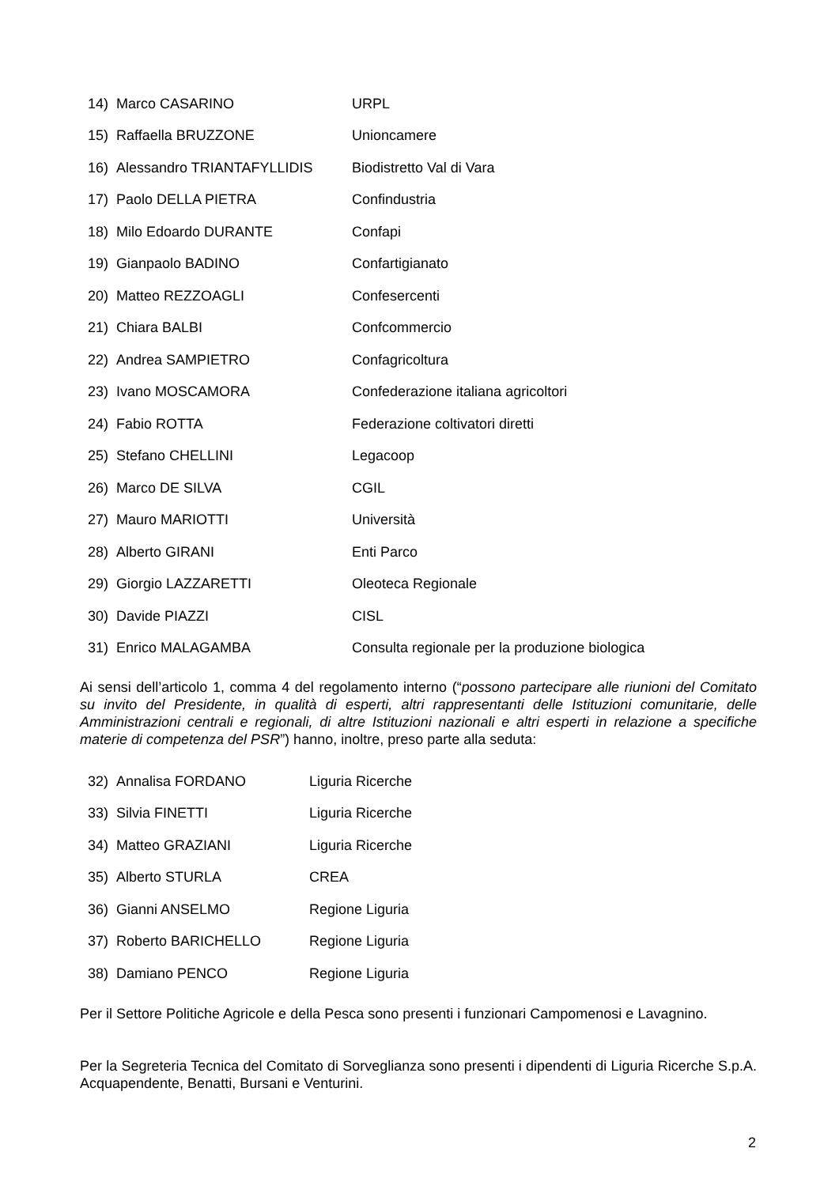14) Marco CASARINO URPL
15) Raffaella BRUZZONE Unioncamere
16) Alessandro TRIANTAFYLLIDIS Biodistretto Val di Vara
17) Paolo DELLA PIETRA Confindustria
18) Milo Edoardo DURANTE Confapi
19) Gianpaolo BADINO Confartigianato
20) Matteo REZZOAGLI Confesercenti
21) Chiara BALBI Confcommercio
22) Andrea SAMPIETRO Confagricoltura
23) Ivano MOSCAMORA Confederazione italiana agricoltori
24) Fabio ROTTA Federazione coltivatori diretti
25) Stefano CHELLINI Legacoop
26) Marco DE SILVA CGIL
27) Mauro MARIOTTI Università
28) Alberto GIRANI Enti Parco
29) Giorgio LAZZARETTI Oleoteca Regionale
30) Davide PIAZZI CISL
31) Enrico MALAGAMBA Consulta regionale per la produzione biologica
Ai sensi dell’articolo 1, comma 4 del regolamento interno (“possono partecipare alle riunioni del Comitato su invito del Presidente, in qualità di esperti, altri rappresentanti delle Istituzioni comunitarie, delle Amministrazioni centrali e regionali, di altre Istituzioni nazionali e altri esperti in relazione a specifiche materie di competenza del PSR”) hanno, inoltre, preso parte alla seduta:
32) Annalisa FORDANO Liguria Ricerche
33) Silvia FINETTI Liguria Ricerche
34) Matteo GRAZIANI Liguria Ricerche
35) Alberto STURLA CREA
36) Gianni ANSELMO Regione Liguria
37) Roberto BARICHELLO Regione Liguria
38) Damiano PENCO Regione Liguria
Per il Settore Politiche Agricole e della Pesca sono presenti i funzionari Campomenosi e Lavagnino.
Per la Segreteria Tecnica del Comitato di Sorveglianza sono presenti i dipendenti di Liguria Ricerche S.p.A. Acquapendente, Benatti, Bursani e Venturini.
2